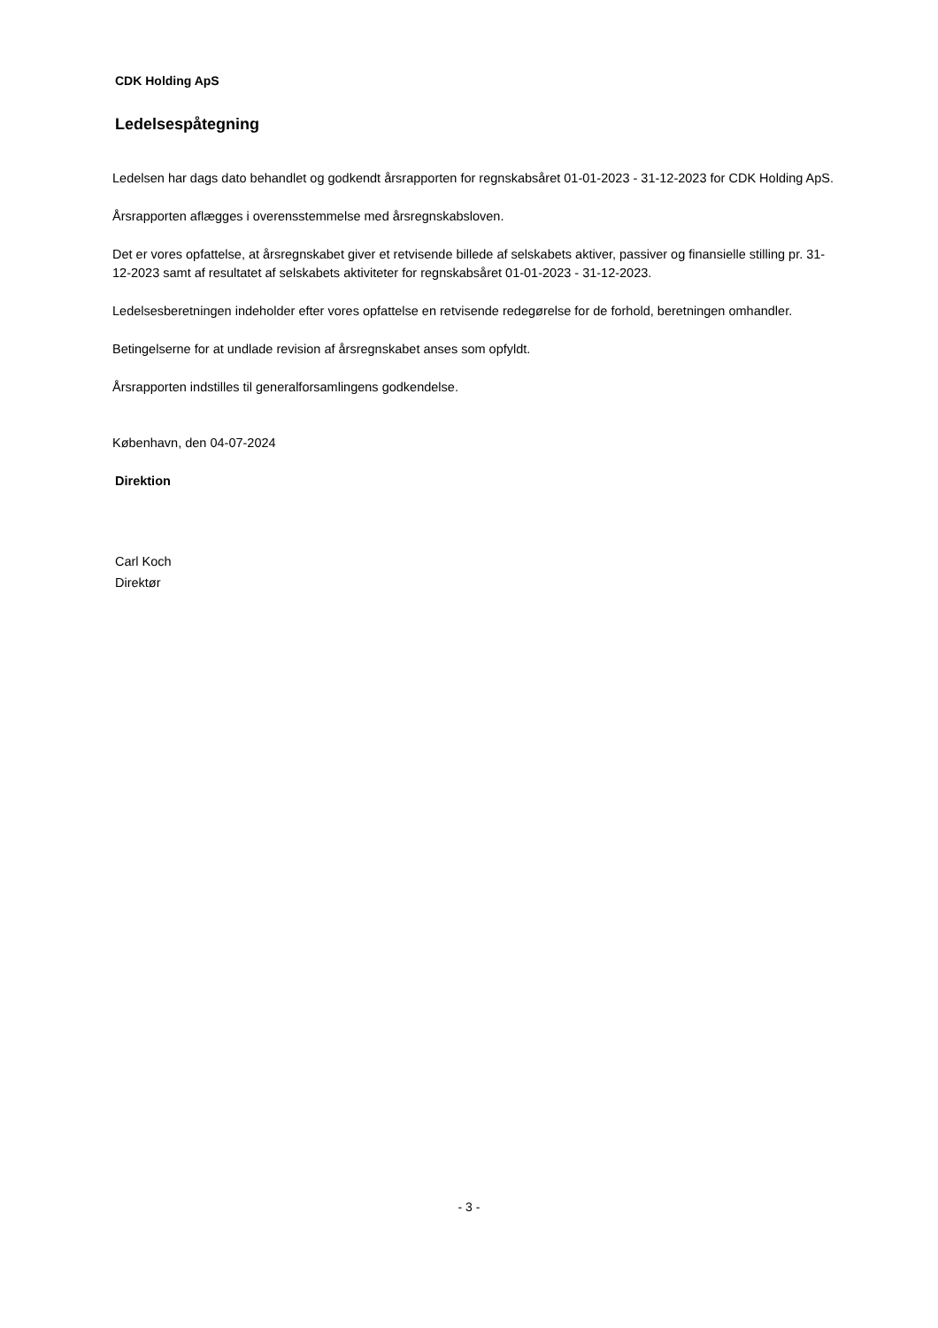CDK Holding ApS
Ledelsespåtegning
Ledelsen har dags dato behandlet og godkendt årsrapporten for regnskabsåret 01-01-2023 - 31-12-2023 for CDK Holding ApS.
Årsrapporten aflægges i overensstemmelse med årsregnskabsloven.
Det er vores opfattelse, at årsregnskabet giver et retvisende billede af selskabets aktiver, passiver og finansielle stilling pr. 31-12-2023 samt af resultatet af selskabets aktiviteter for regnskabsåret 01-01-2023 - 31-12-2023.
Ledelsesberetningen indeholder efter vores opfattelse en retvisende redegørelse for de forhold, beretningen omhandler.
Betingelserne for at undlade revision af årsregnskabet anses som opfyldt.
Årsrapporten indstilles til generalforsamlingens godkendelse.
København, den 04-07-2024
Direktion
Carl Koch
Direktør
- 3 -